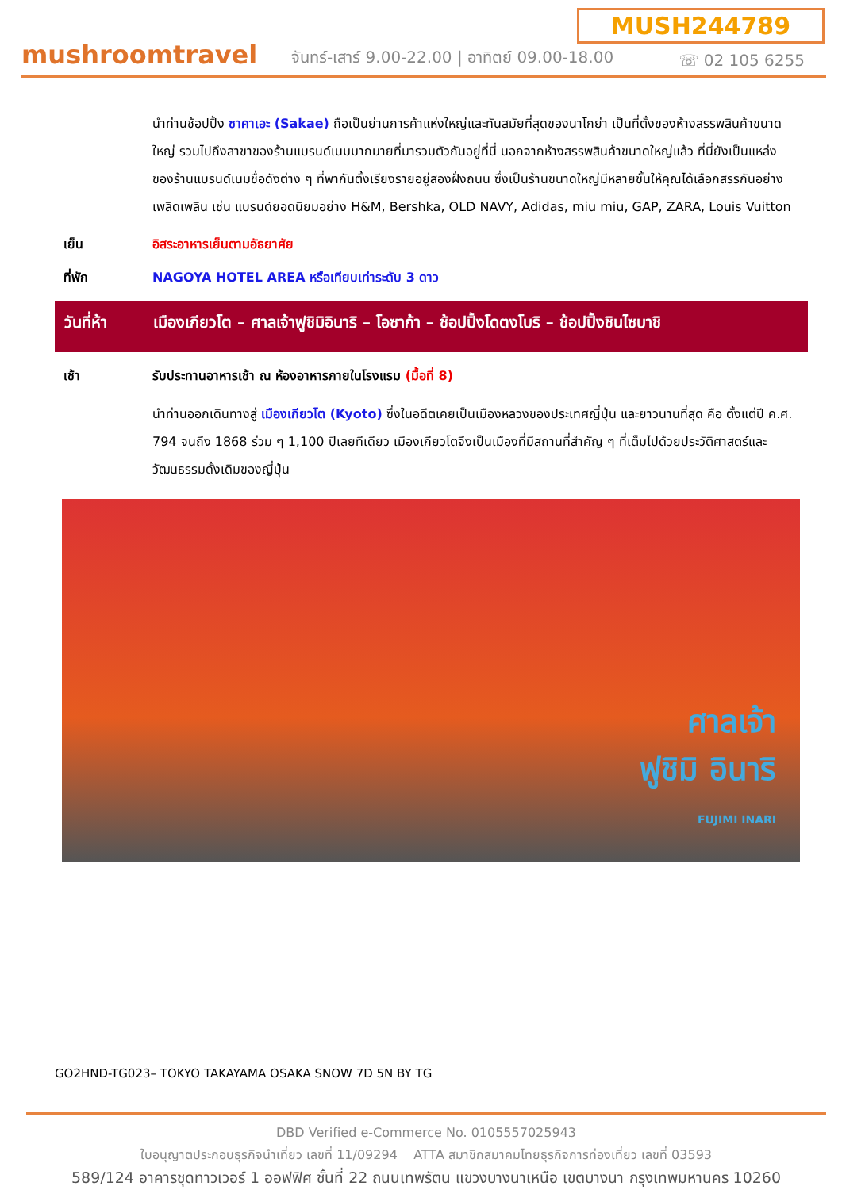MUSH244789
mushroomtravel
จันทร์-เสาร์ 9.00-22.00 | อาทิตย์ 09.00-18.00
☏ 02 105 6255
นำท่านช้อปปิ้ง ซาคาเอะ (Sakae) ถือเป็นย่านการค้าแห่งใหญ่และทันสมัยที่สุดของนาโกย่า เป็นที่ตั้งของห้างสรรพสินค้าขนาดใหญ่ รวมไปถึงสาขาของร้านแบรนด์เนมมากมายที่มารวมตัวกันอยู่ที่นี่ นอกจากห้างสรรพสินค้าขนาดใหญ่แล้ว ที่นี่ยังเป็นแหล่งของร้านแบรนด์เนมชื่อดังต่าง ๆ ที่พากันตั้งเรียงรายอยู่สองฝั่งถนน ซึ่งเป็นร้านขนาดใหญ่มีหลายชั้นให้คุณได้เลือกสรรกันอย่างเพลิดเพลิน เช่น แบรนด์ยอดนิยมอย่าง H&M, Bershka, OLD NAVY, Adidas, miu miu, GAP, ZARA, Louis Vuitton
เย็น อิสระอาหารเย็นตามอัธยาศัย
ที่พัก NAGOYA HOTEL AREA หรือเทียบเท่าระดับ 3 ดาว
วันที่ห้า เมืองเกียวโต – ศาลเจ้าฟูชิมิอินาริ – โอซาก้า – ช้อปปิ้งโดตงโบริ – ช้อปปิ้งชินไซบาชิ
เช้า รับประทานอาหารเช้า ณ ห้องอาหารภายในโรงแรม (มื้อที่ 8)
นำท่านออกเดินทางสู่ เมืองเกียวโต (Kyoto) ซึ่งในอดีตเคยเป็นเมืองหลวงของประเทศญี่ปุ่น และยาวนานที่สุด คือ ตั้งแต่ปี ค.ศ. 794 จนถึง 1868 ร่วม ๆ 1,100 ปีเลยทีเดียว เมืองเกียวโตจึงเป็นเมืองที่มีสถานที่สำคัญ ๆ ที่เต็มไปด้วยประวัติศาสตร์และวัฒนธรรมดั้งเดิมของญี่ปุ่น
ศาลเจ้า
ฟูชิมิ อินาริ
FUJIMI INARI
GO2HND-TG023– TOKYO TAKAYAMA OSAKA SNOW 7D 5N BY TG
DBD Verified e-Commerce No. 0105557025943
ใบอนุญาตประกอบธุรกิจนำเที่ยว เลขที่ 11/09294 ATTA สมาชิกสมาคมไทยธุรกิจการท่องเที่ยว เลขที่ 03593
589/124 อาคารชุดทาวเวอร์ 1 ออฟฟิศ ชั้นที่ 22 ถนนเทพรัตน แขวงบางนาเหนือ เขตบางนา กรุงเทพมหานคร 10260